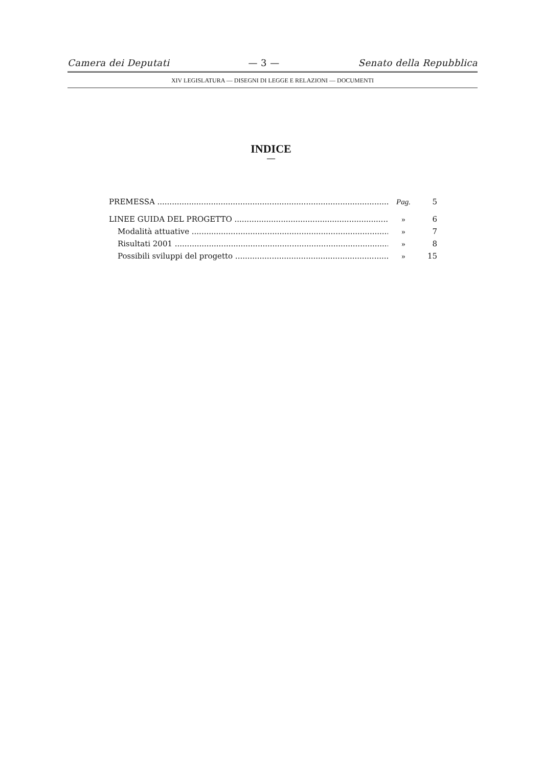Camera dei Deputati — 3 — Senato della Repubblica
XIV LEGISLATURA — DISEGNI DI LEGGE E RELAZIONI — DOCUMENTI
INDICE
—
PREMESSA Pag. 5
LINEE GUIDA DEL PROGETTO » 6
Modalità attuative » 7
Risultati 2001 » 8
Possibili sviluppi del progetto » 15